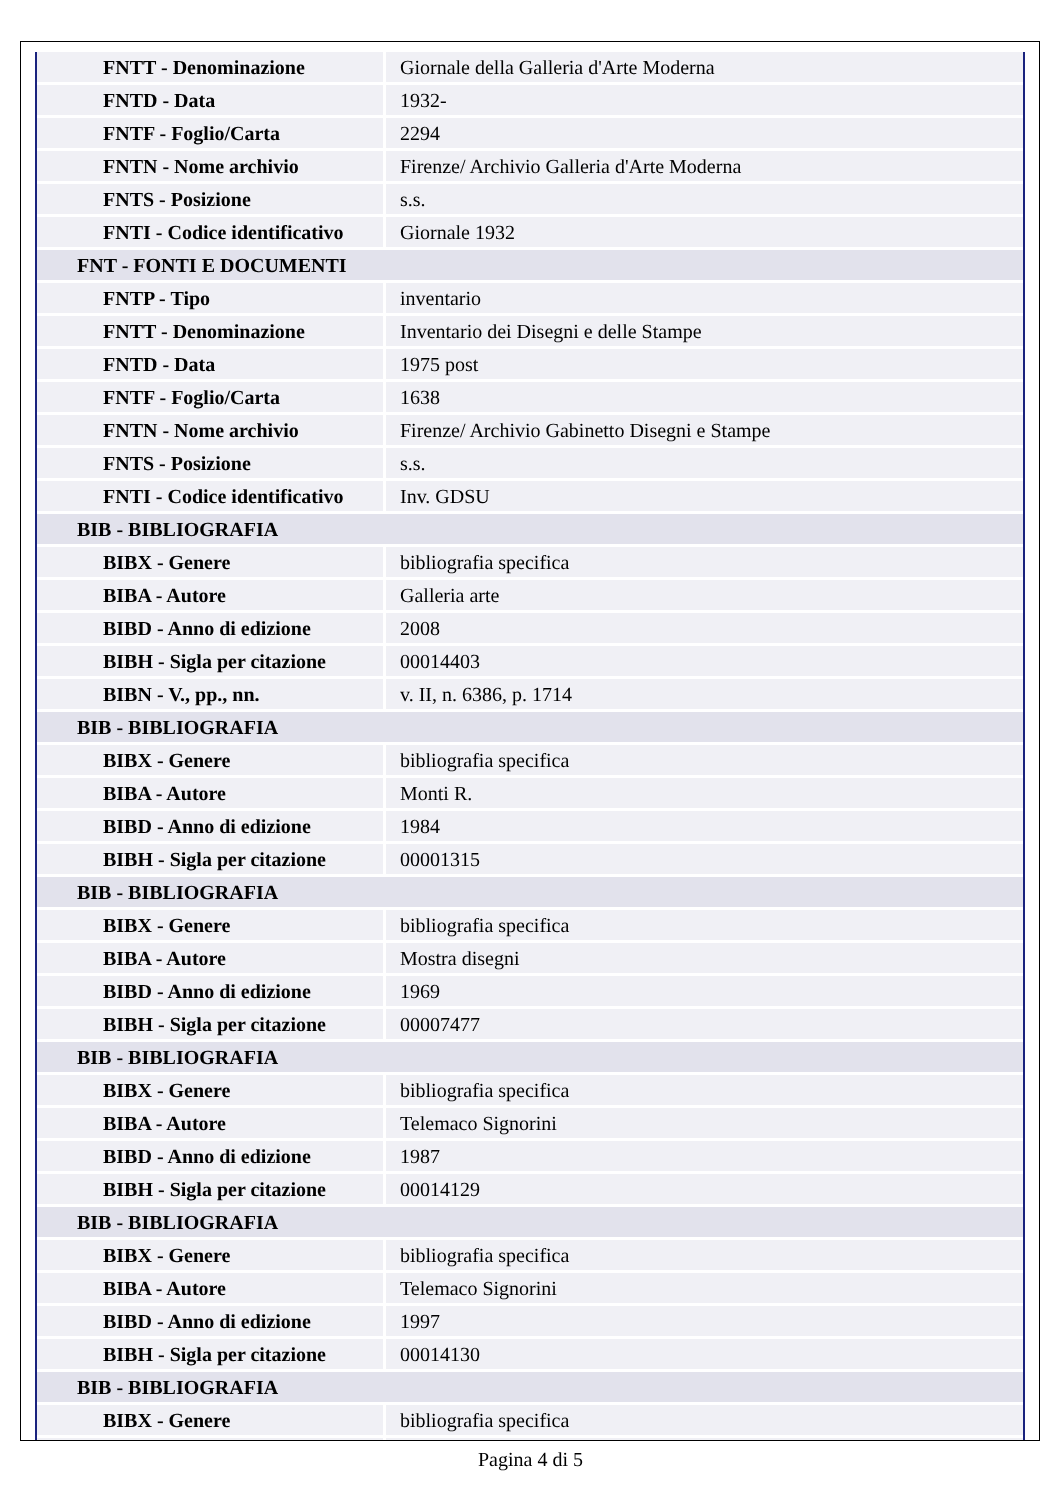| FNTT - Denominazione | Giornale della Galleria d'Arte Moderna |
| FNTD - Data | 1932- |
| FNTF - Foglio/Carta | 2294 |
| FNTN - Nome archivio | Firenze/ Archivio Galleria d'Arte Moderna |
| FNTS - Posizione | s.s. |
| FNTI - Codice identificativo | Giornale 1932 |
| FNT - FONTI E DOCUMENTI | |
| FNTP - Tipo | inventario |
| FNTT - Denominazione | Inventario dei Disegni e delle Stampe |
| FNTD - Data | 1975 post |
| FNTF - Foglio/Carta | 1638 |
| FNTN - Nome archivio | Firenze/ Archivio Gabinetto Disegni e Stampe |
| FNTS - Posizione | s.s. |
| FNTI - Codice identificativo | Inv. GDSU |
| BIB - BIBLIOGRAFIA | |
| BIBX - Genere | bibliografia specifica |
| BIBA - Autore | Galleria arte |
| BIBD - Anno di edizione | 2008 |
| BIBH - Sigla per citazione | 00014403 |
| BIBN - V., pp., nn. | v. II, n. 6386, p. 1714 |
| BIB - BIBLIOGRAFIA | |
| BIBX - Genere | bibliografia specifica |
| BIBA - Autore | Monti R. |
| BIBD - Anno di edizione | 1984 |
| BIBH - Sigla per citazione | 00001315 |
| BIB - BIBLIOGRAFIA | |
| BIBX - Genere | bibliografia specifica |
| BIBA - Autore | Mostra disegni |
| BIBD - Anno di edizione | 1969 |
| BIBH - Sigla per citazione | 00007477 |
| BIB - BIBLIOGRAFIA | |
| BIBX - Genere | bibliografia specifica |
| BIBA - Autore | Telemaco Signorini |
| BIBD - Anno di edizione | 1987 |
| BIBH - Sigla per citazione | 00014129 |
| BIB - BIBLIOGRAFIA | |
| BIBX - Genere | bibliografia specifica |
| BIBA - Autore | Telemaco Signorini |
| BIBD - Anno di edizione | 1997 |
| BIBH - Sigla per citazione | 00014130 |
| BIB - BIBLIOGRAFIA | |
| BIBX - Genere | bibliografia specifica |
Pagina 4 di 5